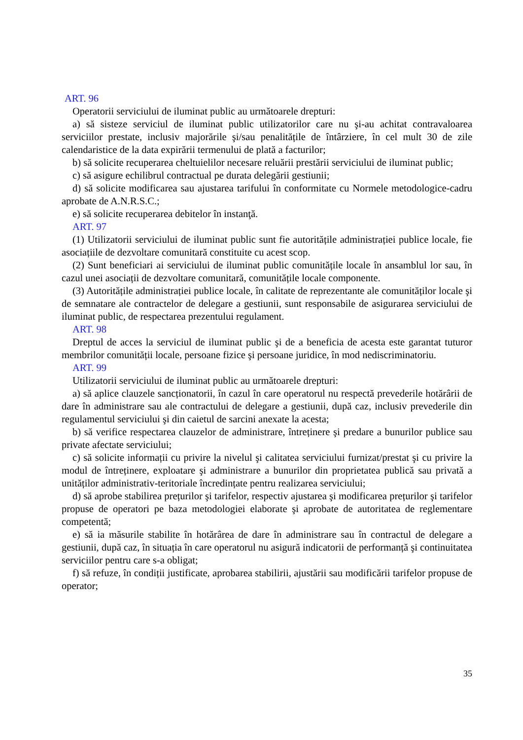ART. 96
Operatorii serviciului de iluminat public au următoarele drepturi:
a) să sisteze serviciul de iluminat public utilizatorilor care nu şi-au achitat contravaloarea serviciilor prestate, inclusiv majorările şi/sau penalitățile de întârziere, în cel mult 30 de zile calendaristice de la data expirării termenului de plată a facturilor;
b) să solicite recuperarea cheltuielilor necesare reluării prestării serviciului de iluminat public;
c) să asigure echilibrul contractual pe durata delegării gestiunii;
d) să solicite modificarea sau ajustarea tarifului în conformitate cu Normele metodologice-cadru aprobate de A.N.R.S.C.;
e) să solicite recuperarea debitelor în instanţă.
ART. 97
(1) Utilizatorii serviciului de iluminat public sunt fie autoritățile administrației publice locale, fie asociațiile de dezvoltare comunitară constituite cu acest scop.
(2) Sunt beneficiari ai serviciului de iluminat public comunitățile locale în ansamblul lor sau, în cazul unei asociații de dezvoltare comunitară, comunitățile locale componente.
(3) Autoritățile administrației publice locale, în calitate de reprezentante ale comunităților locale şi de semnatare ale contractelor de delegare a gestiunii, sunt responsabile de asigurarea serviciului de iluminat public, de respectarea prezentului regulament.
ART. 98
Dreptul de acces la serviciul de iluminat public şi de a beneficia de acesta este garantat tuturor membrilor comunității locale, persoane fizice şi persoane juridice, în mod nediscriminatoriu.
ART. 99
Utilizatorii serviciului de iluminat public au următoarele drepturi:
a) să aplice clauzele sancționatorii, în cazul în care operatorul nu respectă prevederile hotărârii de dare în administrare sau ale contractului de delegare a gestiunii, după caz, inclusiv prevederile din regulamentul serviciului şi din caietul de sarcini anexate la acesta;
b) să verifice respectarea clauzelor de administrare, întreținere şi predare a bunurilor publice sau private afectate serviciului;
c) să solicite informații cu privire la nivelul şi calitatea serviciului furnizat/prestat şi cu privire la modul de întreținere, exploatare şi administrare a bunurilor din proprietatea publică sau privată a unităților administrativ-teritoriale încredințate pentru realizarea serviciului;
d) să aprobe stabilirea prețurilor şi tarifelor, respectiv ajustarea şi modificarea prețurilor şi tarifelor propuse de operatori pe baza metodologiei elaborate şi aprobate de autoritatea de reglementare competentă;
e) să ia măsurile stabilite în hotărârea de dare în administrare sau în contractul de delegare a gestiunii, după caz, în situația în care operatorul nu asigură indicatorii de performanță şi continuitatea serviciilor pentru care s-a obligat;
f) să refuze, în condiții justificate, aprobarea stabilirii, ajustării sau modificării tarifelor propuse de operator;
35